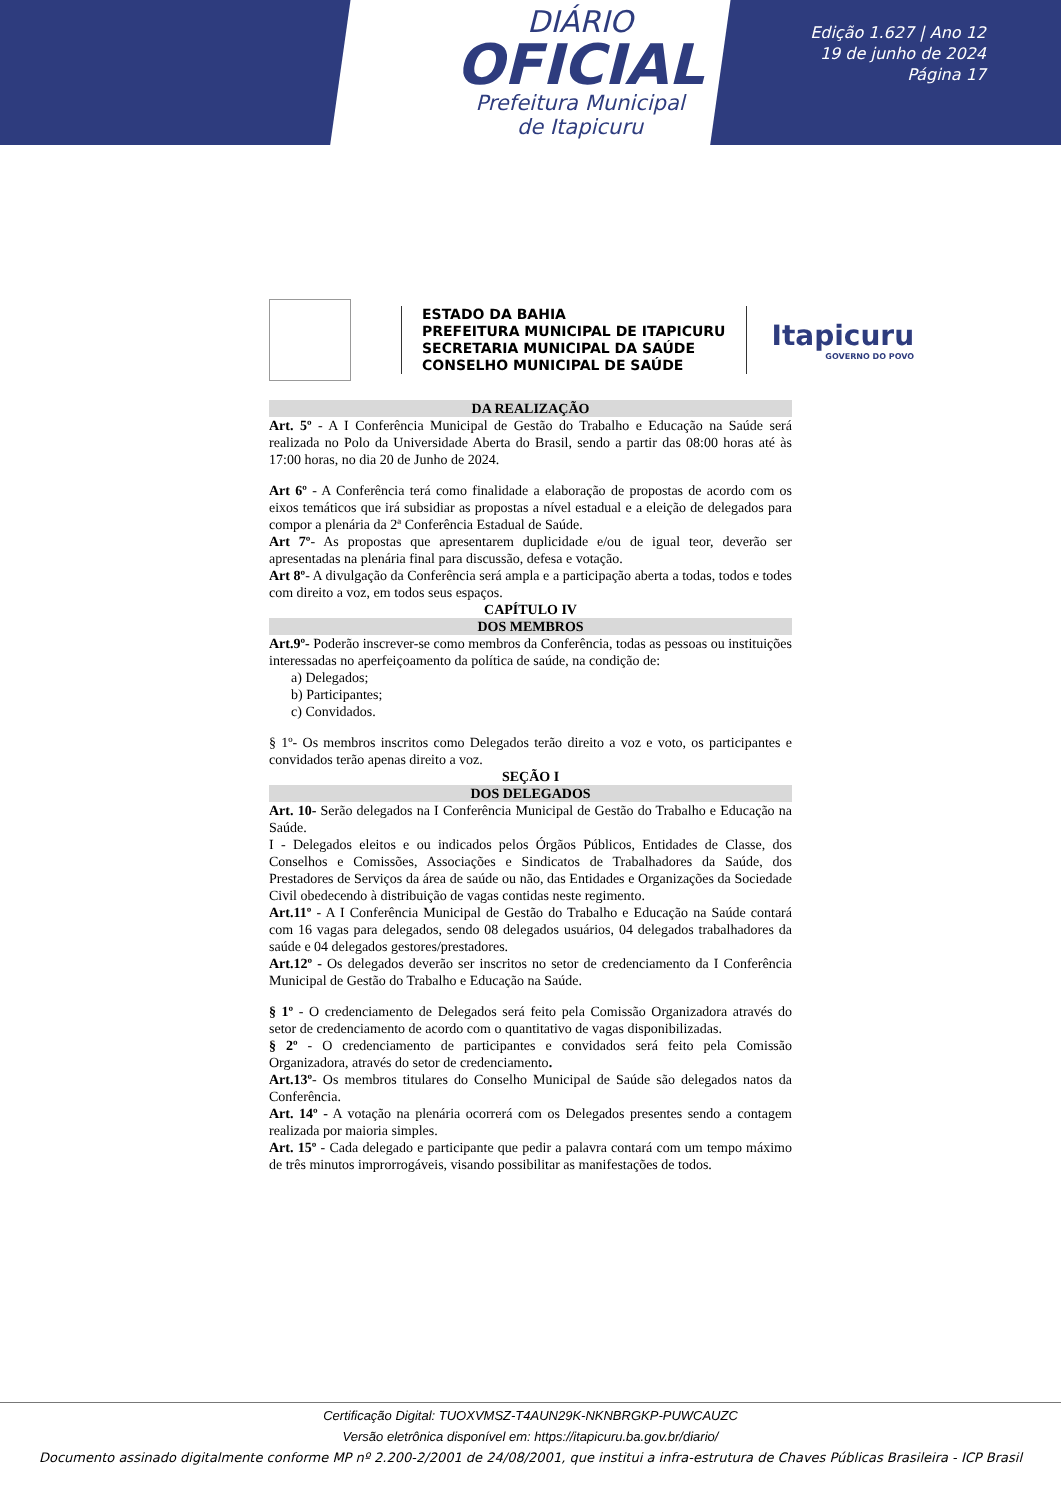DIÁRIO
OFICIAL
Prefeitura Municipal
de Itapicuru
Edição 1.627 | Ano 12
19 de junho de 2024
Página 17
ESTADO DA BAHIA
PREFEITURA MUNICIPAL DE ITAPICURU
SECRETARIA MUNICIPAL DA SAÚDE
CONSELHO MUNICIPAL DE SAÚDE
Itapicuru
GOVERNO DO POVO
DA REALIZAÇÃO
Art. 5º - A I Conferência Municipal de Gestão do Trabalho e Educação na Saúde será realizada no Polo da Universidade Aberta do Brasil, sendo a partir das 08:00 horas até às 17:00 horas, no dia 20 de Junho de 2024.
Art 6º - A Conferência terá como finalidade a elaboração de propostas de acordo com os eixos temáticos que irá subsidiar as propostas a nível estadual e a eleição de delegados para compor a plenária da 2ª Conferência Estadual de Saúde.
Art 7º- As propostas que apresentarem duplicidade e/ou de igual teor, deverão ser apresentadas na plenária final para discussão, defesa e votação.
Art 8º- A divulgação da Conferência será ampla e a participação aberta a todas, todos e todes com direito a voz, em todos seus espaços.
CAPÍTULO IV
DOS MEMBROS
Art.9º- Poderão inscrever-se como membros da Conferência, todas as pessoas ou instituições interessadas no aperfeiçoamento da política de saúde, na condição de:
a) Delegados;
b) Participantes;
c) Convidados.
§ 1º- Os membros inscritos como Delegados terão direito a voz e voto, os participantes e convidados terão apenas direito a voz.
SEÇÃO I
DOS DELEGADOS
Art. 10- Serão delegados na I Conferência Municipal de Gestão do Trabalho e Educação na Saúde.
I - Delegados eleitos e ou indicados pelos Órgãos Públicos, Entidades de Classe, dos Conselhos e Comissões, Associações e Sindicatos de Trabalhadores da Saúde, dos Prestadores de Serviços da área de saúde ou não, das Entidades e Organizações da Sociedade Civil obedecendo à distribuição de vagas contidas neste regimento.
Art.11º - A I Conferência Municipal de Gestão do Trabalho e Educação na Saúde contará com 16 vagas para delegados, sendo 08 delegados usuários, 04 delegados trabalhadores da saúde e 04 delegados gestores/prestadores.
Art.12º - Os delegados deverão ser inscritos no setor de credenciamento da I Conferência Municipal de Gestão do Trabalho e Educação na Saúde.
§ 1º - O credenciamento de Delegados será feito pela Comissão Organizadora através do setor de credenciamento de acordo com o quantitativo de vagas disponibilizadas.
§ 2º - O credenciamento de participantes e convidados será feito pela Comissão Organizadora, através do setor de credenciamento.
Art.13º- Os membros titulares do Conselho Municipal de Saúde são delegados natos da Conferência.
Art. 14º - A votação na plenária ocorrerá com os Delegados presentes sendo a contagem realizada por maioria simples.
Art. 15º - Cada delegado e participante que pedir a palavra contará com um tempo máximo de três minutos improrrogáveis, visando possibilitar as manifestações de todos.
Certificação Digital: TUOXVMSZ-T4AUN29K-NKNBRGKP-PUWCAUZC
Versão eletrônica disponível em: https://itapicuru.ba.gov.br/diario/
Documento assinado digitalmente conforme MP nº 2.200-2/2001 de 24/08/2001, que institui a infra-estrutura de Chaves Públicas Brasileira - ICP Brasil